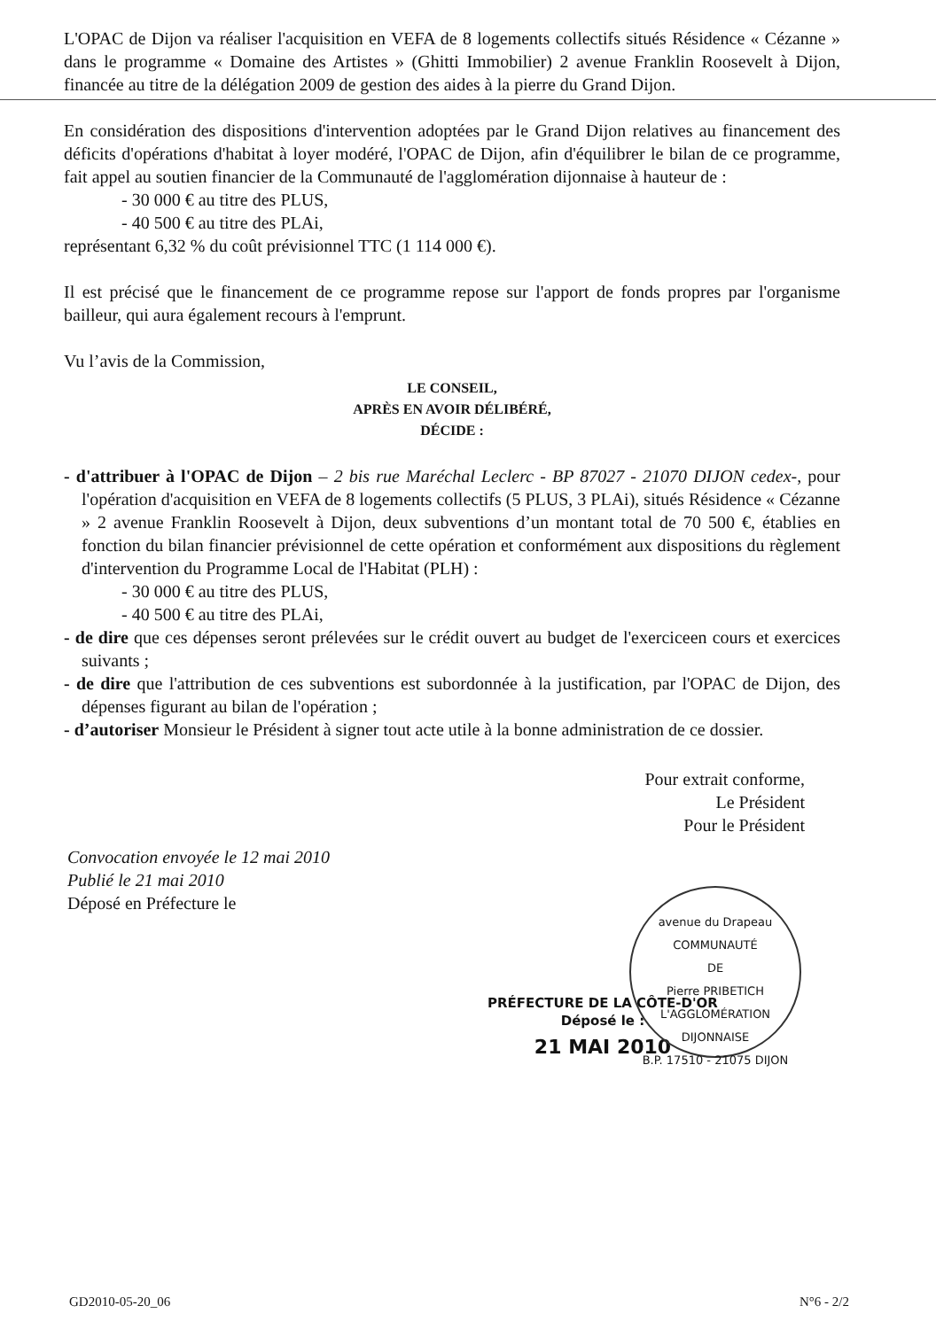L'OPAC de Dijon va réaliser l'acquisition en VEFA de 8 logements collectifs situés Résidence « Cézanne » dans le programme « Domaine des Artistes » (Ghitti Immobilier) 2 avenue Franklin Roosevelt à Dijon, financée au titre de la délégation 2009 de gestion des aides à la pierre du Grand Dijon.
En considération des dispositions d'intervention adoptées par le Grand Dijon relatives au financement des déficits d'opérations d'habitat à loyer modéré, l'OPAC de Dijon, afin d'équilibrer le bilan de ce programme, fait appel au soutien financier de la Communauté de l'agglomération dijonnaise à hauteur de :
- 30 000 € au titre des PLUS,
- 40 500 € au titre des PLAi,
représentant 6,32 % du coût prévisionnel TTC (1 114 000 €).
Il est précisé que le financement de ce programme repose sur l'apport de fonds propres par l'organisme bailleur, qui aura également recours à l'emprunt.
Vu l’avis de la Commission,
LE CONSEIL,
APRÈS EN AVOIR DÉLIBÉRÉ,
DÉCIDE :
- d'attribuer à l'OPAC de Dijon – 2 bis rue Maréchal Leclerc - BP 87027 - 21070 DIJON cedex-, pour l'opération d'acquisition en VEFA de 8 logements collectifs (5 PLUS, 3 PLAi), situés Résidence « Cézanne » 2 avenue Franklin Roosevelt à Dijon, deux subventions d’un montant total de 70 500 €, établies en fonction du bilan financier prévisionnel de cette opération et conformément aux dispositions du règlement d'intervention du Programme Local de l'Habitat (PLH) :
- 30 000 € au titre des PLUS,
- 40 500 € au titre des PLAi,
- de dire que ces dépenses seront prélevées sur le crédit ouvert au budget de l'exerciceen cours et exercices suivants ;
- de dire que l'attribution de ces subventions est subordonnée à la justification, par l'OPAC de Dijon, des dépenses figurant au bilan de l'opération ;
- d’autoriser Monsieur le Président à signer tout acte utile à la bonne administration de ce dossier.
Pour extrait conforme,
Le Président
Pour le Président
Convocation envoyée le 12 mai 2010
Publié le 21 mai 2010
Déposé en Préfecture le
PRÉFECTURE DE LA CÔTE-D'OR
Déposé le :
21 MAI 2010
avenue du Drapeau
COMMUNAUTÉ
DE
Pierre PRIBETICH
L'AGGLOMÉRATION
DIJONNAISE
B.P. 17510 - 21075 DIJON
GD2010-05-20_06 N°6 - 2/2